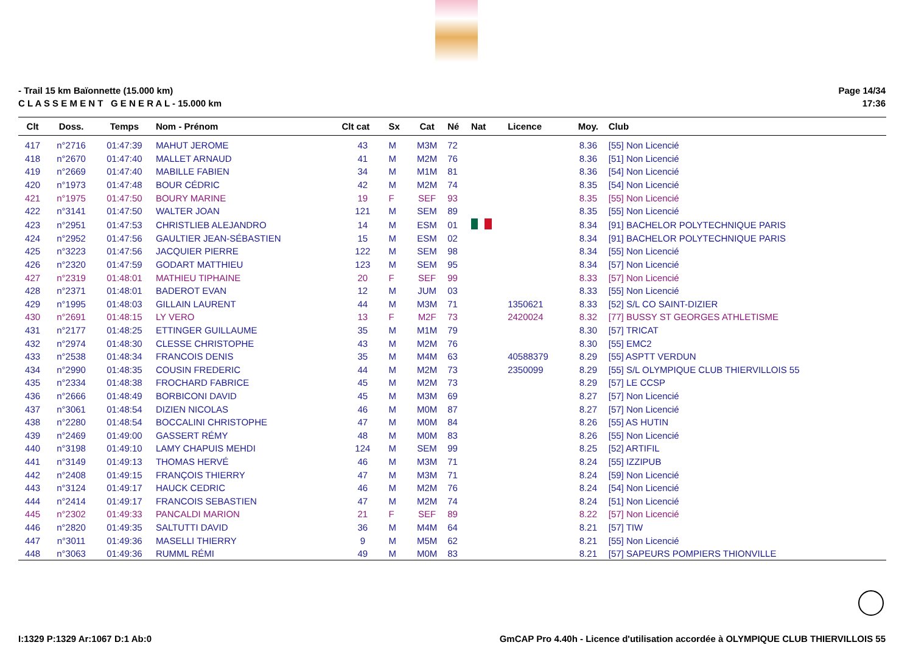- Trail 15 km Baïonnette (15.000 km)
C L A S S E M E N T G E N E R A L - 15.000 km
Page 14/34
17:36
| Clt | Doss. | Temps | Nom - Prénom | Clt cat | Sx | Cat | Né | Nat | Licence | Moy. | Club |
| --- | --- | --- | --- | --- | --- | --- | --- | --- | --- | --- | --- |
| 417 | n°2716 | 01:47:39 | MAHUT JEROME | 43 | M | M3M | 72 | | | 8.36 | [55] Non Licencié |
| 418 | n°2670 | 01:47:40 | MALLET ARNAUD | 41 | M | M2M | 76 | | | 8.36 | [51] Non Licencié |
| 419 | n°2669 | 01:47:40 | MABILLE FABIEN | 34 | M | M1M | 81 | | | 8.36 | [54] Non Licencié |
| 420 | n°1973 | 01:47:48 | BOUR CÉDRIC | 42 | M | M2M | 74 | | | 8.35 | [54] Non Licencié |
| 421 | n°1975 | 01:47:50 | BOURY MARINE | 19 | F | SEF | 93 | | | 8.35 | [55] Non Licencié |
| 422 | n°3141 | 01:47:50 | WALTER JOAN | 121 | M | SEM | 89 | | | 8.35 | [55] Non Licencié |
| 423 | n°2951 | 01:47:53 | CHRISTLIEB ALEJANDRO | 14 | M | ESM | 01 | | | 8.34 | [91] BACHELOR POLYTECHNIQUE PARIS |
| 424 | n°2952 | 01:47:56 | GAULTIER JEAN-SÉBASTIEN | 15 | M | ESM | 02 | | | 8.34 | [91] BACHELOR POLYTECHNIQUE PARIS |
| 425 | n°3223 | 01:47:56 | JACQUIER PIERRE | 122 | M | SEM | 98 | | | 8.34 | [55] Non Licencié |
| 426 | n°2320 | 01:47:59 | GODART MATTHIEU | 123 | M | SEM | 95 | | | 8.34 | [57] Non Licencié |
| 427 | n°2319 | 01:48:01 | MATHIEU TIPHAINE | 20 | F | SEF | 99 | | | 8.33 | [57] Non Licencié |
| 428 | n°2371 | 01:48:01 | BADEROT EVAN | 12 | M | JUM | 03 | | | 8.33 | [55] Non Licencié |
| 429 | n°1995 | 01:48:03 | GILLAIN LAURENT | 44 | M | M3M | 71 | | 1350621 | 8.33 | [52] S/L CO SAINT-DIZIER |
| 430 | n°2691 | 01:48:15 | LY VERO | 13 | F | M2F | 73 | | 2420024 | 8.32 | [77] BUSSY ST GEORGES ATHLETISME |
| 431 | n°2177 | 01:48:25 | ETTINGER GUILLAUME | 35 | M | M1M | 79 | | | 8.30 | [57] TRICAT |
| 432 | n°2974 | 01:48:30 | CLESSE CHRISTOPHE | 43 | M | M2M | 76 | | | 8.30 | [55] EMC2 |
| 433 | n°2538 | 01:48:34 | FRANCOIS DENIS | 35 | M | M4M | 63 | | 40588379 | 8.29 | [55] ASPTT VERDUN |
| 434 | n°2990 | 01:48:35 | COUSIN FREDERIC | 44 | M | M2M | 73 | | 2350099 | 8.29 | [55] S/L OLYMPIQUE CLUB THIERVILLOIS 55 |
| 435 | n°2334 | 01:48:38 | FROCHARD FABRICE | 45 | M | M2M | 73 | | | 8.29 | [57] LE CCSP |
| 436 | n°2666 | 01:48:49 | BORBICONI DAVID | 45 | M | M3M | 69 | | | 8.27 | [57] Non Licencié |
| 437 | n°3061 | 01:48:54 | DIZIEN NICOLAS | 46 | M | M0M | 87 | | | 8.27 | [57] Non Licencié |
| 438 | n°2280 | 01:48:54 | BOCCALINI CHRISTOPHE | 47 | M | M0M | 84 | | | 8.26 | [55] AS HUTIN |
| 439 | n°2469 | 01:49:00 | GASSERT RÉMY | 48 | M | M0M | 83 | | | 8.26 | [55] Non Licencié |
| 440 | n°3198 | 01:49:10 | LAMY CHAPUIS MEHDI | 124 | M | SEM | 99 | | | 8.25 | [52] ARTIFIL |
| 441 | n°3149 | 01:49:13 | THOMAS HERVÉ | 46 | M | M3M | 71 | | | 8.24 | [55] IZZIPUB |
| 442 | n°2408 | 01:49:15 | FRANÇOIS THIERRY | 47 | M | M3M | 71 | | | 8.24 | [59] Non Licencié |
| 443 | n°3124 | 01:49:17 | HAUCK CEDRIC | 46 | M | M2M | 76 | | | 8.24 | [54] Non Licencié |
| 444 | n°2414 | 01:49:17 | FRANCOIS SEBASTIEN | 47 | M | M2M | 74 | | | 8.24 | [51] Non Licencié |
| 445 | n°2302 | 01:49:33 | PANCALDI MARION | 21 | F | SEF | 89 | | | 8.22 | [57] Non Licencié |
| 446 | n°2820 | 01:49:35 | SALTUTTI DAVID | 36 | M | M4M | 64 | | | 8.21 | [57] TIW |
| 447 | n°3011 | 01:49:36 | MASELLI THIERRY | 9 | M | M5M | 62 | | | 8.21 | [55] Non Licencié |
| 448 | n°3063 | 01:49:36 | RUMML RÉMI | 49 | M | M0M | 83 | | | 8.21 | [57] SAPEURS POMPIERS THIONVILLE |
I:1329 P:1329 Ar:1067 D:1 Ab:0 GmCAP Pro 4.40h - Licence d'utilisation accordée à OLYMPIQUE CLUB THIERVILLOIS 55